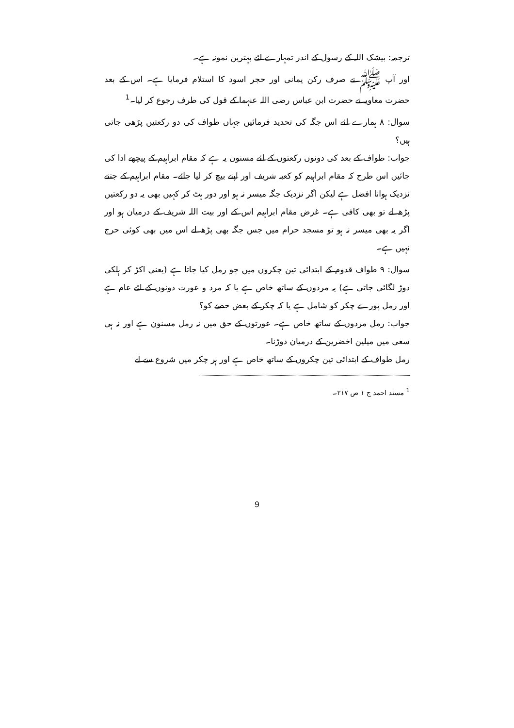ترجمہ: بیشک اللہ کے رسول کے اندر تمہارے لئے بہترین نمونہ ہے۔
اور آپ ﷺ نے صرف رکن یمانی اور حجر اسود کا استلام فرمایا ہے۔ اس کے بعد حضرت معاویہ نے حضرت ابن عباس رضی اللہ عنہما کے قول کی طرف رجوع کر لیا۔<sup>1</sup>
سوال: ۸ ہمارے لئے اس جگہ کی تحدید فرمائیں جہاں طواف کی دو رکعتیں پڑھی جاتی ہیں؟
جواب: طواف کے بعد کی دونوں رکعتوں کے لئے مسنون یہ ہے کہ مقام ابراہیم کے پیچھے ادا کی جائیں اس طرح کہ مقام ابراہیم کو کعبہ شریف اور اپنے بیچ کر لیا جائے۔ مقام ابراہیم کے جتنے نزدیک ہوانا افضل ہے لیکن اگر نزدیک جگہ میسر نہ ہو اور دور ہٹ کر کہیں بھی یہ دو رکعتیں پڑھ لے تو بھی کافی ہے۔ غرض مقام ابراہیم اس کے اور بیت اللہ شریف کے درمیان ہو اور اگر یہ بھی میسر نہ ہو تو مسجد حرام میں جس جگہ بھی پڑھ لے اس میں بھی کوئی حرج نہیں ہے۔
سوال: ۹ طواف قدوم کے ابتدائی تین چکروں میں جو رمل کیا جاتا ہے (یعنی اکڑ کر ہلکی دوڑ لگائی جاتی ہے) یہ مردوں کے ساتھ خاص ہے یا کہ مرد و عورت دونوں کے لئے عام ہے اور رمل پورے چکر کو شامل ہے یا کہ چکر کے بعض حصے کو؟
جواب: رمل مردوں کے ساتھ خاص ہے۔ عورتوں کے حق میں نہ رمل مسنون ہے اور نہ ہی سعی میں میلین اخضرین کے درمیان دوڑنا۔
رمل طواف کے ابتدائی تین چکروں کے ساتھ خاص ہے اور ہر چکر میں شروع سے لے
<sup>1</sup> مسند احمد ج ۱ ص ۲۱۷۔
9